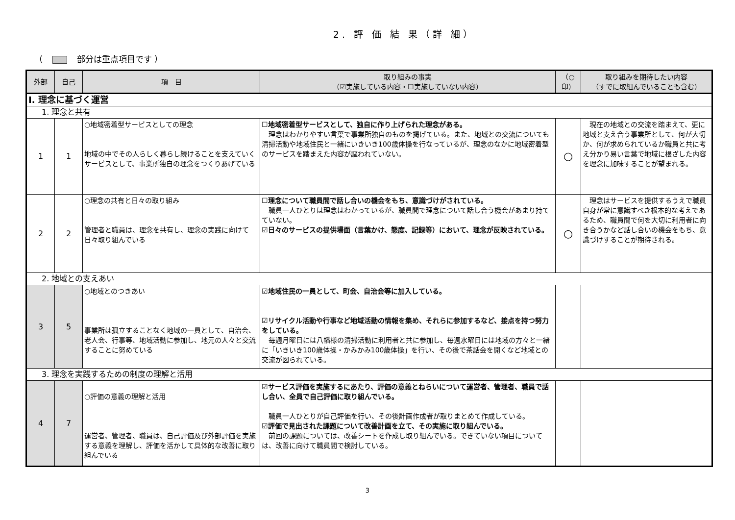2. 評 価 結 果（詳 細）
（ 部分は重点項目です ）
| 外部 | 自己 | 項 目 | 取り組みの事実 （☑実施している内容・☐実施していない内容） | （○ 印） | 取り組みを期待したい内容 （すでに取組んでいることも含む） |
| --- | --- | --- | --- | --- | --- |
| Ⅰ. 理念に基づく運営 | | | | | |
| 1. 理念と共有 | | | | | |
| 1 | 1 | ○地域密着型サービスとしての理念 地域の中でその人らしく暮らし続けることを支えていくサービスとして、事業所独自の理念をつくりあげている | ☐地域密着型サービスとして、独自に作り上げられた理念がある。 理念はわかりやすい言葉で事業所独自のものを掲げている。また、地域との交流についても清掃活動や地域住民と一緒にいきいき100歳体操を行なっているが、理念のなかに地域密着型のサービスを踏まえた内容が謳われていない。 | ○ | 現在の地域との交流を踏まえて、更に地域と支え合う事業所として、何が大切か、何が求められているか職員と共に考え分かり易い言葉で地域に根ざした内容を理念に加味することが望まれる。 |
| 2 | 2 | ○理念の共有と日々の取り組み 管理者と職員は、理念を共有し、理念の実践に向けて日々取り組んでいる | ☐理念について職員間で話し合いの機会をもち、意識づけがされている。 職員一人ひとりは理念はわかっているが、職員間で理念について話し合う機会があまり持てていない。 ☑日々のサービスの提供場面（言葉かけ、態度、記録等）において、理念が反映されている。 | ○ | 理念はサービスを提供するうえで職員自身が常に意識すべき根本的な考えであるため、職員間で何を大切に利用者に向き合うかなど話し合いの機会をもち、意識づけすることが期待される。 |
| 2. 地域との支えあい | | | | | |
| 3 | 5 | ○地域とのつきあい 事業所は孤立することなく地域の一員として、自治会、老人会、行事等、地域活動に参加し、地元の人々と交流することに努めている | ☑地域住民の一員として、町会、自治会等に加入している。 ☑リサイクル活動や行事など地域活動の情報を集め、それらに参加するなど、接点を持つ努力をしている。 毎週月曜日には八幡様の清掃活動に利用者と共に参加し、毎週水曜日には地域の方々と一緒に「いきいき100歳体操・かみかみ100歳体操」を行い、その後で茶話会を開くなど地域との交流が図られている。 | | |
| 3. 理念を実践するための制度の理解と活用 | | | | | |
| 4 | 7 | ○評価の意義の理解と活用 運営者、管理者、職員は、自己評価及び外部評価を実施する意義を理解し、評価を活かして具体的な改善に取り組んでいる | ☑サービス評価を実施するにあたり、評価の意義とねらいについて運営者、管理者、職員で話し合い、全員で自己評価に取り組んでいる。 職員一人ひとりが自己評価を行い、その後計画作成者が取りまとめて作成している。 ☑評価で見出された課題について改善計画を立て、その実施に取り組んでいる。 前回の課題については、改善シートを作成し取り組んでいる。できていない項目については、改善に向けて職員間で検討している。 | | |
3